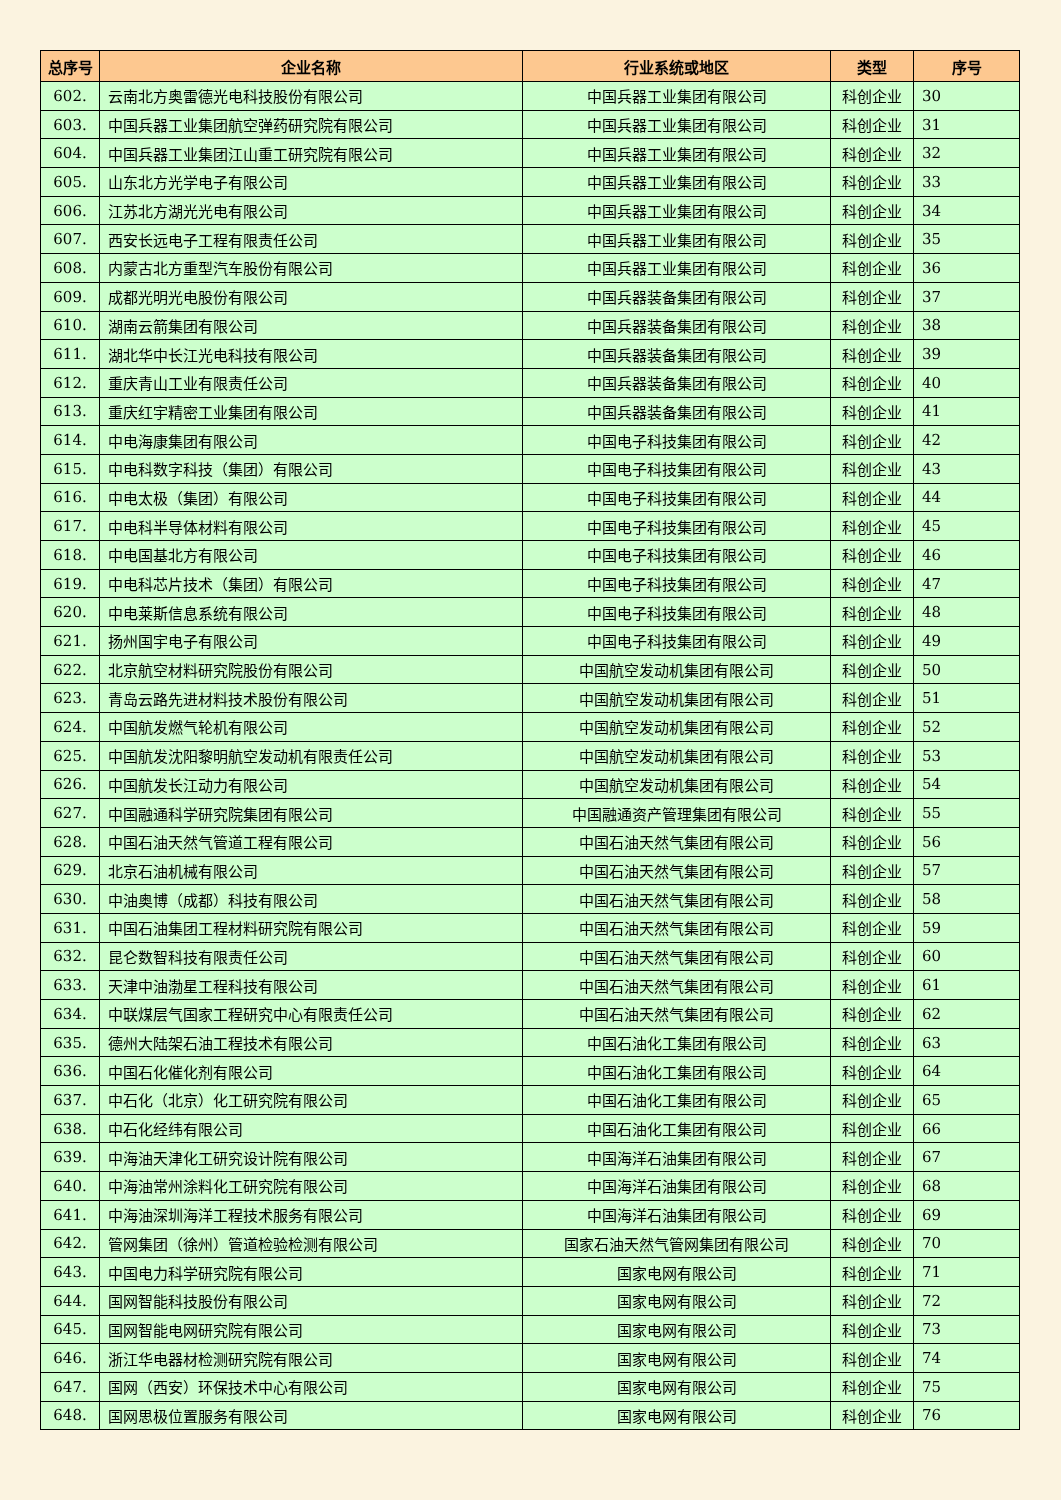| 总序号 | 企业名称 | 行业系统或地区 | 类型 | 序号 |
| --- | --- | --- | --- | --- |
| 602. | 云南北方奥雷德光电科技股份有限公司 | 中国兵器工业集团有限公司 | 科创企业 | 30 |
| 603. | 中国兵器工业集团航空弹药研究院有限公司 | 中国兵器工业集团有限公司 | 科创企业 | 31 |
| 604. | 中国兵器工业集团江山重工研究院有限公司 | 中国兵器工业集团有限公司 | 科创企业 | 32 |
| 605. | 山东北方光学电子有限公司 | 中国兵器工业集团有限公司 | 科创企业 | 33 |
| 606. | 江苏北方湖光光电有限公司 | 中国兵器工业集团有限公司 | 科创企业 | 34 |
| 607. | 西安长远电子工程有限责任公司 | 中国兵器工业集团有限公司 | 科创企业 | 35 |
| 608. | 内蒙古北方重型汽车股份有限公司 | 中国兵器工业集团有限公司 | 科创企业 | 36 |
| 609. | 成都光明光电股份有限公司 | 中国兵器装备集团有限公司 | 科创企业 | 37 |
| 610. | 湖南云箭集团有限公司 | 中国兵器装备集团有限公司 | 科创企业 | 38 |
| 611. | 湖北华中长江光电科技有限公司 | 中国兵器装备集团有限公司 | 科创企业 | 39 |
| 612. | 重庆青山工业有限责任公司 | 中国兵器装备集团有限公司 | 科创企业 | 40 |
| 613. | 重庆红宇精密工业集团有限公司 | 中国兵器装备集团有限公司 | 科创企业 | 41 |
| 614. | 中电海康集团有限公司 | 中国电子科技集团有限公司 | 科创企业 | 42 |
| 615. | 中电科数字科技（集团）有限公司 | 中国电子科技集团有限公司 | 科创企业 | 43 |
| 616. | 中电太极（集团）有限公司 | 中国电子科技集团有限公司 | 科创企业 | 44 |
| 617. | 中电科半导体材料有限公司 | 中国电子科技集团有限公司 | 科创企业 | 45 |
| 618. | 中电国基北方有限公司 | 中国电子科技集团有限公司 | 科创企业 | 46 |
| 619. | 中电科芯片技术（集团）有限公司 | 中国电子科技集团有限公司 | 科创企业 | 47 |
| 620. | 中电莱斯信息系统有限公司 | 中国电子科技集团有限公司 | 科创企业 | 48 |
| 621. | 扬州国宇电子有限公司 | 中国电子科技集团有限公司 | 科创企业 | 49 |
| 622. | 北京航空材料研究院股份有限公司 | 中国航空发动机集团有限公司 | 科创企业 | 50 |
| 623. | 青岛云路先进材料技术股份有限公司 | 中国航空发动机集团有限公司 | 科创企业 | 51 |
| 624. | 中国航发燃气轮机有限公司 | 中国航空发动机集团有限公司 | 科创企业 | 52 |
| 625. | 中国航发沈阳黎明航空发动机有限责任公司 | 中国航空发动机集团有限公司 | 科创企业 | 53 |
| 626. | 中国航发长江动力有限公司 | 中国航空发动机集团有限公司 | 科创企业 | 54 |
| 627. | 中国融通科学研究院集团有限公司 | 中国融通资产管理集团有限公司 | 科创企业 | 55 |
| 628. | 中国石油天然气管道工程有限公司 | 中国石油天然气集团有限公司 | 科创企业 | 56 |
| 629. | 北京石油机械有限公司 | 中国石油天然气集团有限公司 | 科创企业 | 57 |
| 630. | 中油奥博（成都）科技有限公司 | 中国石油天然气集团有限公司 | 科创企业 | 58 |
| 631. | 中国石油集团工程材料研究院有限公司 | 中国石油天然气集团有限公司 | 科创企业 | 59 |
| 632. | 昆仑数智科技有限责任公司 | 中国石油天然气集团有限公司 | 科创企业 | 60 |
| 633. | 天津中油渤星工程科技有限公司 | 中国石油天然气集团有限公司 | 科创企业 | 61 |
| 634. | 中联煤层气国家工程研究中心有限责任公司 | 中国石油天然气集团有限公司 | 科创企业 | 62 |
| 635. | 德州大陆架石油工程技术有限公司 | 中国石油化工集团有限公司 | 科创企业 | 63 |
| 636. | 中国石化催化剂有限公司 | 中国石油化工集团有限公司 | 科创企业 | 64 |
| 637. | 中石化（北京）化工研究院有限公司 | 中国石油化工集团有限公司 | 科创企业 | 65 |
| 638. | 中石化经纬有限公司 | 中国石油化工集团有限公司 | 科创企业 | 66 |
| 639. | 中海油天津化工研究设计院有限公司 | 中国海洋石油集团有限公司 | 科创企业 | 67 |
| 640. | 中海油常州涂料化工研究院有限公司 | 中国海洋石油集团有限公司 | 科创企业 | 68 |
| 641. | 中海油深圳海洋工程技术服务有限公司 | 中国海洋石油集团有限公司 | 科创企业 | 69 |
| 642. | 管网集团（徐州）管道检验检测有限公司 | 国家石油天然气管网集团有限公司 | 科创企业 | 70 |
| 643. | 中国电力科学研究院有限公司 | 国家电网有限公司 | 科创企业 | 71 |
| 644. | 国网智能科技股份有限公司 | 国家电网有限公司 | 科创企业 | 72 |
| 645. | 国网智能电网研究院有限公司 | 国家电网有限公司 | 科创企业 | 73 |
| 646. | 浙江华电器材检测研究院有限公司 | 国家电网有限公司 | 科创企业 | 74 |
| 647. | 国网（西安）环保技术中心有限公司 | 国家电网有限公司 | 科创企业 | 75 |
| 648. | 国网思极位置服务有限公司 | 国家电网有限公司 | 科创企业 | 76 |